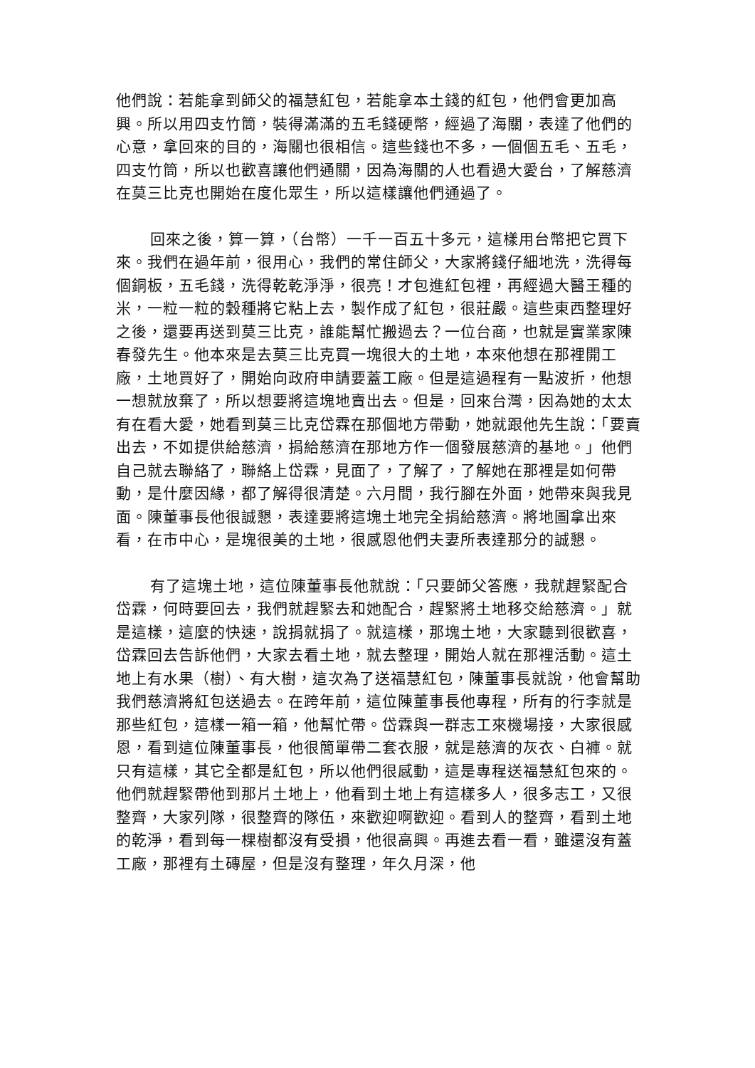他們說：若能拿到師父的福慧紅包，若能拿本土錢的紅包，他們會更加高興。所以用四支竹筒，裝得滿滿的五毛錢硬幣，經過了海關，表達了他們的心意，拿回來的目的，海關也很相信。這些錢也不多，一個個五毛、五毛，四支竹筒，所以也歡喜讓他們通關，因為海關的人也看過大愛台，了解慈濟在莫三比克也開始在度化眾生，所以這樣讓他們通過了。
回來之後，算一算，（台幣）一千一百五十多元，這樣用台幣把它買下來。我們在過年前，很用心，我們的常住師父，大家將錢仔細地洗，洗得每個銅板，五毛錢，洗得乾乾淨淨，很亮！才包進紅包裡，再經過大醫王種的米，一粒一粒的穀種將它粘上去，製作成了紅包，很莊嚴。這些東西整理好之後，還要再送到莫三比克，誰能幫忙搬過去？一位台商，也就是實業家陳春發先生。他本來是去莫三比克買一塊很大的土地，本來他想在那裡開工廠，土地買好了，開始向政府申請要蓋工廠。但是這過程有一點波折，他想一想就放棄了，所以想要將這塊地賣出去。但是，回來台灣，因為她的太太有在看大愛，她看到莫三比克岱霖在那個地方帶動，她就跟他先生說：「要賣出去，不如提供給慈濟，捐給慈濟在那地方作一個發展慈濟的基地。」他們自己就去聯絡了，聯絡上岱霖，見面了，了解了，了解她在那裡是如何帶動，是什麼因緣，都了解得很清楚。六月間，我行腳在外面，她帶來與我見面。陳董事長他很誠懇，表達要將這塊土地完全捐給慈濟。將地圖拿出來看，在市中心，是塊很美的土地，很感恩他們夫妻所表達那分的誠懇。
有了這塊土地，這位陳董事長他就說：「只要師父答應，我就趕緊配合岱霖，何時要回去，我們就趕緊去和她配合，趕緊將土地移交給慈濟。」就是這樣，這麼的快速，說捐就捐了。就這樣，那塊土地，大家聽到很歡喜，岱霖回去告訴他們，大家去看土地，就去整理，開始人就在那裡活動。這土地上有水果（樹）、有大樹，這次為了送福慧紅包，陳董事長就說，他會幫助我們慈濟將紅包送過去。在跨年前，這位陳董事長他專程，所有的行李就是那些紅包，這樣一箱一箱，他幫忙帶。岱霖與一群志工來機場接，大家很感恩，看到這位陳董事長，他很簡單帶二套衣服，就是慈濟的灰衣、白褲。就只有這樣，其它全都是紅包，所以他們很感動，這是專程送福慧紅包來的。他們就趕緊帶他到那片土地上，他看到土地上有這樣多人，很多志工，又很整齊，大家列隊，很整齊的隊伍，來歡迎啊歡迎。看到人的整齊，看到土地的乾淨，看到每一棵樹都沒有受損，他很高興。再進去看一看，雖還沒有蓋工廠，那裡有土磚屋，但是沒有整理，年久月深，他